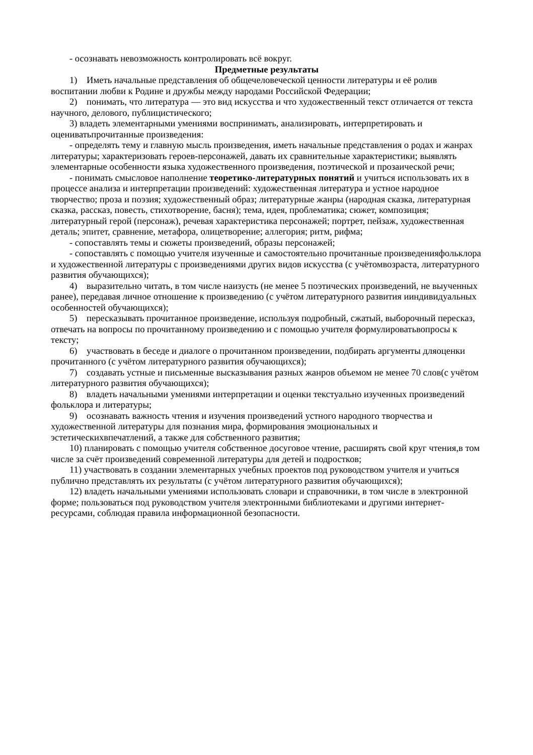- осознавать невозможность контролировать всё вокруг.
Предметные результаты
1) Иметь начальные представления об общечеловеческой ценности литературы и её ролив воспитании любви к Родине и дружбы между народами Российской Федерации;
2) понимать, что литература — это вид искусства и что художественный текст отличается от текста научного, делового, публицистического;
3) владеть элементарными умениями воспринимать, анализировать, интерпретировать и оцениватьпрочитанные произведения:
- определять тему и главную мысль произведения, иметь начальные представления о родах и жанрах литературы; характеризовать героев-персонажей, давать их сравнительные характеристики; выявлять элементарные особенности языка художественного произведения, поэтической и прозаической речи;
- понимать смысловое наполнение теоретико-литературных понятий и учиться использовать их в процессе анализа и интерпретации произведений: художественная литература и устное народное творчество; проза и поэзия; художественный образ; литературные жанры (народная сказка, литературная сказка, рассказ, повесть, стихотворение, басня); тема, идея, проблематика; сюжет, композиция; литературный герой (персонаж), речевая характеристика персонажей; портрет, пейзаж, художественная деталь; эпитет, сравнение, метафора, олицетворение; аллегория; ритм, рифма;
- сопоставлять темы и сюжеты произведений, образы персонажей;
- сопоставлять с помощью учителя изученные и самостоятельно прочитанные произведенияфольклора и художественной литературы с произведениями других видов искусства (с учётомвозраста, литературного развития обучающихся);
4) выразительно читать, в том числе наизусть (не менее 5 поэтических произведений, не выученных ранее), передавая личное отношение к произведению (с учётом литературного развития ииндивидуальных особенностей обучающихся);
5) пересказывать прочитанное произведение, используя подробный, сжатый, выборочный пересказ, отвечать на вопросы по прочитанному произведению и с помощью учителя формулироватьвопросы к тексту;
6) участвовать в беседе и диалоге о прочитанном произведении, подбирать аргументы дляоценки прочитанного (с учётом литературного развития обучающихся);
7) создавать устные и письменные высказывания разных жанров объемом не менее 70 слов(с учётом литературного развития обучающихся);
8) владеть начальными умениями интерпретации и оценки текстуально изученных произведений фольклора и литературы;
9) осознавать важность чтения и изучения произведений устного народного творчества и художественной литературы для познания мира, формирования эмоциональных и эстетическихвпечатлений, а также для собственного развития;
10) планировать с помощью учителя собственное досуговое чтение, расширять свой круг чтения,в том числе за счёт произведений современной литературы для детей и подростков;
11) участвовать в создании элементарных учебных проектов под руководством учителя и учиться публично представлять их результаты (с учётом литературного развития обучающихся);
12) владеть начальными умениями использовать словари и справочники, в том числе в электронной форме; пользоваться под руководством учителя электронными библиотеками и другими интернет-ресурсами, соблюдая правила информационной безопасности.